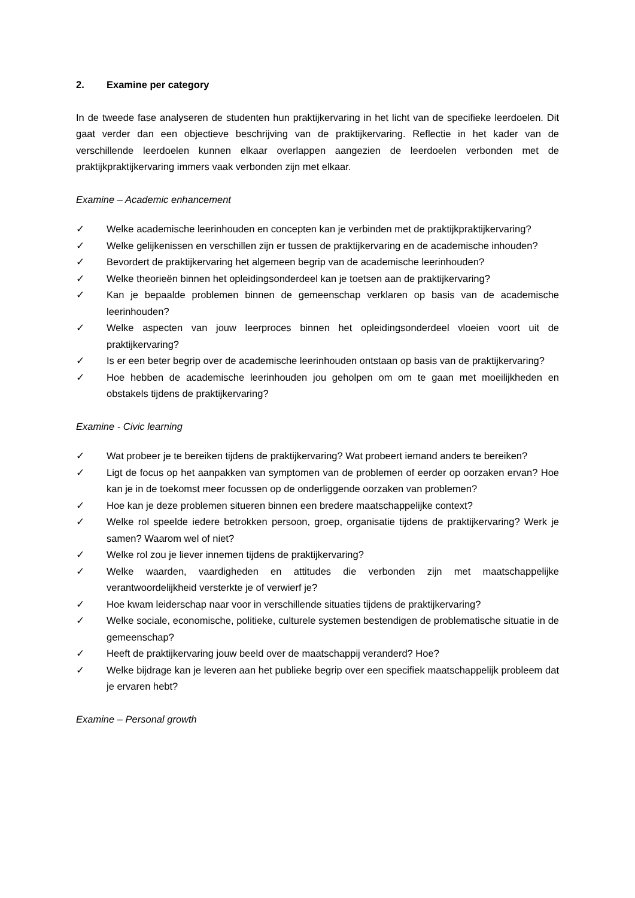2. Examine per category
In de tweede fase analyseren de studenten hun praktijkervaring in het licht van de specifieke leerdoelen. Dit gaat verder dan een objectieve beschrijving van de praktijkervaring. Reflectie in het kader van de verschillende leerdoelen kunnen elkaar overlappen aangezien de leerdoelen verbonden met de praktijkpraktijkervaring immers vaak verbonden zijn met elkaar.
Examine – Academic enhancement
✓ Welke academische leerinhouden en concepten kan je verbinden met de praktijkpraktijkervaring?
✓ Welke gelijkenissen en verschillen zijn er tussen de praktijkervaring en de academische inhouden?
✓ Bevordert de praktijkervaring het algemeen begrip van de academische leerinhouden?
✓ Welke theorieën binnen het opleidingsonderdeel kan je toetsen aan de praktijkervaring?
✓ Kan je bepaalde problemen binnen de gemeenschap verklaren op basis van de academische leerinhouden?
✓ Welke aspecten van jouw leerproces binnen het opleidingsonderdeel vloeien voort uit de praktijkervaring?
✓ Is er een beter begrip over de academische leerinhouden ontstaan op basis van de praktijkervaring?
✓ Hoe hebben de academische leerinhouden jou geholpen om om te gaan met moeilijkheden en obstakels tijdens de praktijkervaring?
Examine - Civic learning
✓ Wat probeer je te bereiken tijdens de praktijkervaring? Wat probeert iemand anders te bereiken?
✓ Ligt de focus op het aanpakken van symptomen van de problemen of eerder op oorzaken ervan? Hoe kan je in de toekomst meer focussen op de onderliggende oorzaken van problemen?
✓ Hoe kan je deze problemen situeren binnen een bredere maatschappelijke context?
✓ Welke rol speelde iedere betrokken persoon, groep, organisatie tijdens de praktijkervaring? Werk je samen? Waarom wel of niet?
✓ Welke rol zou je liever innemen tijdens de praktijkervaring?
✓ Welke waarden, vaardigheden en attitudes die verbonden zijn met maatschappelijke verantwoordelijkheid versterkte je of verwierf je?
✓ Hoe kwam leiderschap naar voor in verschillende situaties tijdens de praktijkervaring?
✓ Welke sociale, economische, politieke, culturele systemen bestendigen de problematische situatie in de gemeenschap?
✓ Heeft de praktijkervaring jouw beeld over de maatschappij veranderd? Hoe?
✓ Welke bijdrage kan je leveren aan het publieke begrip over een specifiek maatschappelijk probleem dat je ervaren hebt?
Examine – Personal growth